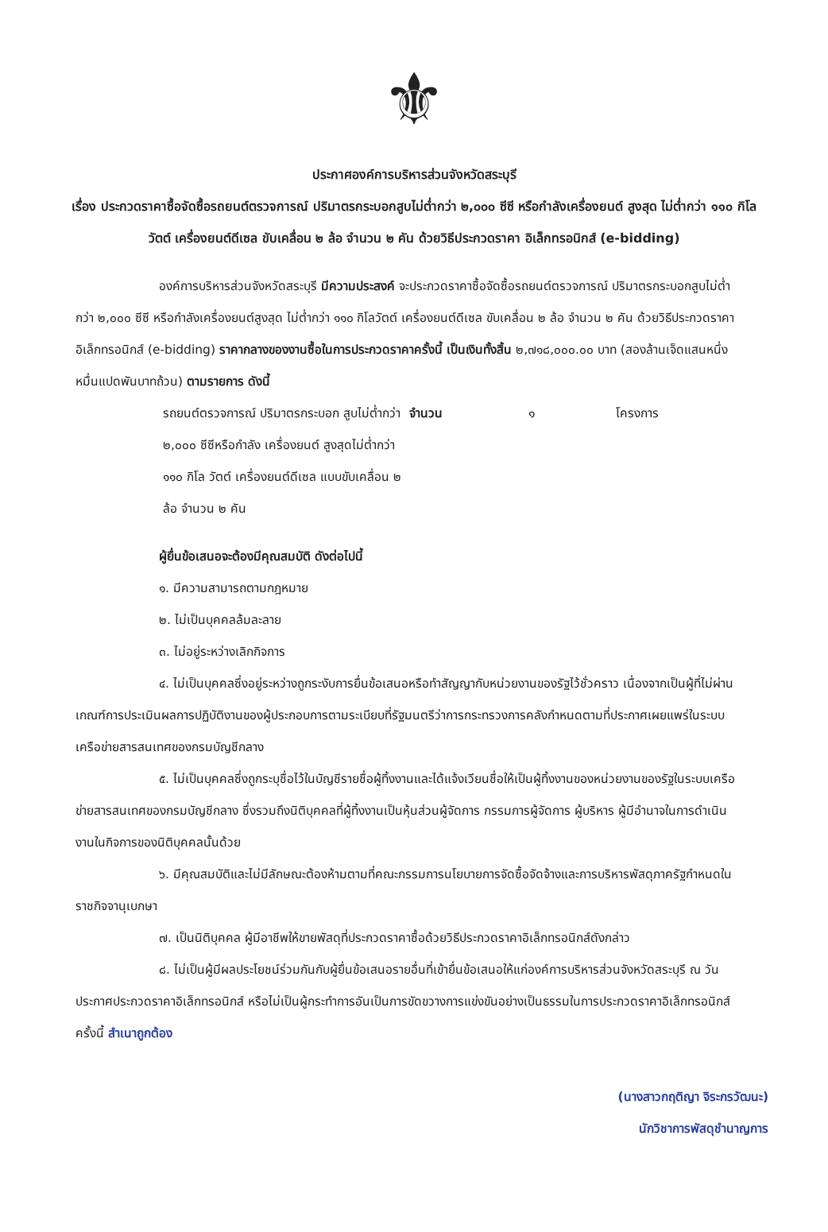⚜
ประกาศองค์การบริหารส่วนจังหวัดสระบุรี
เรื่อง ประกวดราคาซื้อจัดซื้อรถยนต์ตรวจการณ์ ปริมาตรกระบอกสูบไม่ต่ำกว่า ๒,๐๐๐ ซีซี หรือกำลังเครื่องยนต์ สูงสุด ไม่ต่ำกว่า ๑๑๐ กิโลวัตต์ เครื่องยนต์ดีเซล ขับเคลื่อน ๒ ล้อ จำนวน ๒ คัน ด้วยวิธีประกวดราคา อิเล็กทรอนิกส์ (e-bidding)
องค์การบริหารส่วนจังหวัดสระบุรี มีความประสงค์ จะประกวดราคาซื้อจัดซื้อรถยนต์ตรวจการณ์ ปริมาตรกระบอกสูบไม่ต่ำกว่า ๒,๐๐๐ ซีซี หรือกำลังเครื่องยนต์สูงสุด ไม่ต่ำกว่า ๑๑๐ กิโลวัตต์ เครื่องยนต์ดีเซล ขับเคลื่อน ๒ ล้อ จำนวน ๒ คัน ด้วยวิธีประกวดราคาอิเล็กทรอนิกส์ (e-bidding) ราคากลางของงานซื้อในการประกวดราคาครั้งนี้ เป็นเงินทั้งสิ้น ๒,๗๑๘,๐๐๐.๐๐ บาท (สองล้านเจ็ดแสนหนึ่งหมื่นแปดพันบาทถ้วน) ตามรายการ ดังนี้
รถยนต์ตรวจการณ์ ปริมาตรกระบอก สูบไม่ต่ำกว่า ๒,๐๐๐ ซีซีหรือกำลัง เครื่องยนต์ สูงสุดไม่ต่ำกว่า ๑๑๐ กิโล วัตต์ เครื่องยนต์ดีเซล แบบขับเคลื่อน ๒ ล้อ จำนวน ๒ คัน จำนวน ๑ โครงการ
ผู้ยื่นข้อเสนอจะต้องมีคุณสมบัติ ดังต่อไปนี้
๑. มีความสามารถตามกฎหมาย
๒. ไม่เป็นบุคคลล้มละลาย
๓. ไม่อยู่ระหว่างเลิกกิจการ
๔. ไม่เป็นบุคคลซึ่งอยู่ระหว่างถูกระงับการยื่นข้อเสนอหรือทำสัญญากับหน่วยงานของรัฐไว้ชั่วคราว เนื่องจากเป็นผู้ที่ไม่ผ่านเกณฑ์การประเมินผลการปฏิบัติงานของผู้ประกอบการตามระเบียบที่รัฐมนตรีว่าการกระทรวงการคลังกำหนดตามที่ประกาศเผยแพร่ในระบบเครือข่ายสารสนเทศของกรมบัญชีกลาง
๕. ไม่เป็นบุคคลซึ่งถูกระบุชื่อไว้ในบัญชีรายชื่อผู้ทิ้งงานและได้แจ้งเวียนชื่อให้เป็นผู้ทิ้งงานของหน่วยงานของรัฐในระบบเครือข่ายสารสนเทศของกรมบัญชีกลาง ซึ่งรวมถึงนิติบุคคลที่ผู้ทิ้งงานเป็นหุ้นส่วนผู้จัดการ กรรมการผู้จัดการ ผู้บริหาร ผู้มีอำนาจในการดำเนินงานในกิจการของนิติบุคคลนั้นด้วย
๖. มีคุณสมบัติและไม่มีลักษณะต้องห้ามตามที่คณะกรรมการนโยบายการจัดซื้อจัดจ้างและการบริหารพัสดุภาครัฐกำหนดในราชกิจจานุเบกษา
๗. เป็นนิติบุคคล ผู้มีอาชีพให้ขายพัสดุที่ประกวดราคาซื้อด้วยวิธีประกวดราคาอิเล็กทรอนิกส์ดังกล่าว
๘. ไม่เป็นผู้มีผลประโยชน์ร่วมกันกับผู้ยื่นข้อเสนอรายอื่นที่เข้ายื่นข้อเสนอให้แก่องค์การบริหารส่วนจังหวัดสระบุรี ณ วันประกาศประกวดราคาอิเล็กทรอนิกส์ หรือไม่เป็นผู้กระทำการอันเป็นการขัดขวางการแข่งขันอย่างเป็นธรรมในการประกวดราคาอิเล็กทรอนิกส์ครั้งนี้ สำเนาถูกต้อง
(นางสาวกฤติญา จิระกรวัฒนะ)
นักวิชาการพัสดุชำนาญการ